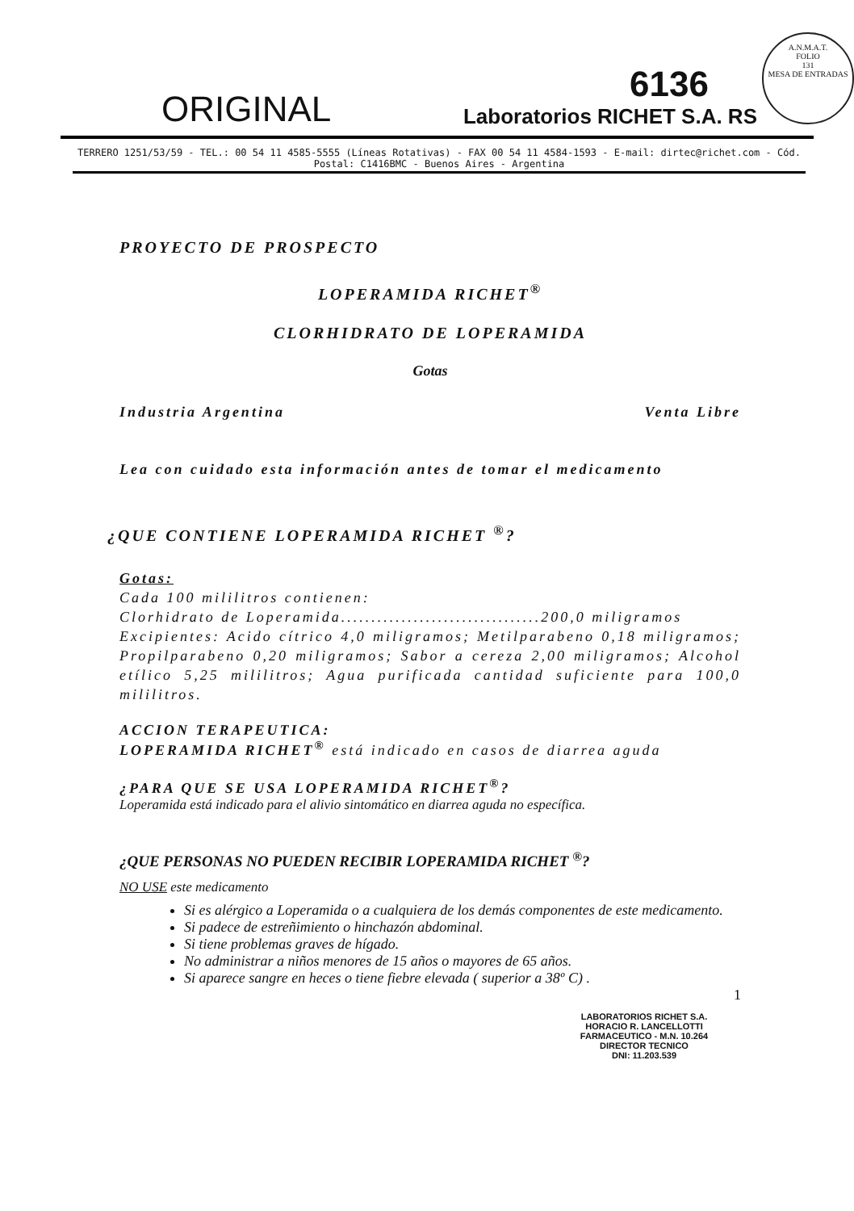A.N.M.A.T.
FOLIO
131
MESA DE ENTRADAS
ORIGINAL
6136
Laboratorios RICHET S.A. RS
TERRERO 1251/53/59 - TEL.: 00 54 11 4585-5555 (Líneas Rotativas) - FAX 00 54 11 4584-1593 - E-mail: dirtec@richet.com - Cód. Postal: C1416BMC - Buenos Aires - Argentina
PROYECTO DE PROSPECTO
LOPERAMIDA RICHET<sup>®</sup>
CLORHIDRATO DE LOPERAMIDA
Gotas
Industria Argentina Venta Libre
Lea con cuidado esta información antes de tomar el medicamento
¿QUE CONTIENE LOPERAMIDA RICHET <sup>®</sup>?
Gotas:
Cada 100 mililitros contienen:
Clorhidrato de Loperamida.................................200,0 miligramos
Excipientes: Acido cítrico 4,0 miligramos; Metilparabeno 0,18 miligramos; Propilparabeno 0,20 miligramos; Sabor a cereza 2,00 miligramos; Alcohol etílico 5,25 mililitros; Agua purificada cantidad suficiente para 100,0 mililitros.
ACCION TERAPEUTICA:
LOPERAMIDA RICHET<sup>®</sup> está indicado en casos de diarrea aguda
¿PARA QUE SE USA LOPERAMIDA RICHET<sup>®</sup>?
Loperamida está indicado para el alivio sintomático en diarrea aguda no específica.
¿QUE PERSONAS NO PUEDEN RECIBIR LOPERAMIDA RICHET <sup>®</sup>?
NO USE este medicamento
Si es alérgico a Loperamida o a cualquiera de los demás componentes de este medicamento.
Si padece de estreñimiento o hinchazón abdominal.
Si tiene problemas graves de hígado.
No administrar a niños menores de 15 años o mayores de 65 años.
Si aparece sangre en heces o tiene fiebre elevada ( superior a 38º C) .
1
LABORATORIOS RICHET S.A.
HORACIO R. LANCELLOTTI
FARMACEUTICO - M.N. 10.264
DIRECTOR TECNICO
DNI: 11.203.539